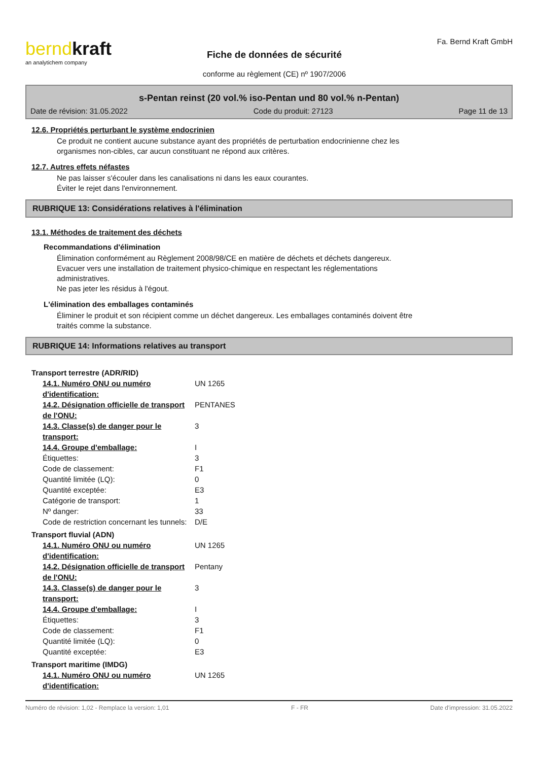berndkraft
an analytichem company
Fiche de données de sécurité
conforme au règlement (CE) nº 1907/2006
Fa. Bernd Kraft GmbH
s-Pentan reinst (20 vol.% iso-Pentan und 80 vol.% n-Pentan)
Date de révision: 31.05.2022 Code du produit: 27123 Page 11 de 13
12.6. Propriétés perturbant le système endocrinien
Ce produit ne contient aucune substance ayant des propriétés de perturbation endocrinienne chez les
organismes non-cibles, car aucun constituant ne répond aux critères.
12.7. Autres effets néfastes
Ne pas laisser s'écouler dans les canalisations ni dans les eaux courantes.
Éviter le rejet dans l'environnement.
RUBRIQUE 13: Considérations relatives à l'élimination
13.1. Méthodes de traitement des déchets
Recommandations d'élimination
Élimination conformément au Règlement 2008/98/CE en matière de déchets et déchets dangereux.
Evacuer vers une installation de traitement physico-chimique en respectant les réglementations
administratives.
Ne pas jeter les résidus à l'égout.
L'élimination des emballages contaminés
Éliminer le produit et son récipient comme un déchet dangereux. Les emballages contaminés doivent être
traités comme la substance.
RUBRIQUE 14: Informations relatives au transport
| Transport terrestre (ADR/RID) | |
| 14.1. Numéro ONU ou numéro d'identification: | UN 1265 |
| 14.2. Désignation officielle de transport de l'ONU: | PENTANES |
| 14.3. Classe(s) de danger pour le transport: | 3 |
| 14.4. Groupe d'emballage: | I |
| Étiquettes: | 3 |
| Code de classement: | F1 |
| Quantité limitée (LQ): | 0 |
| Quantité exceptée: | E3 |
| Catégorie de transport: | 1 |
| Nº danger: | 33 |
| Code de restriction concernant les tunnels: | D/E |
| Transport fluvial (ADN) | |
| 14.1. Numéro ONU ou numéro d'identification: | UN 1265 |
| 14.2. Désignation officielle de transport de l'ONU: | Pentany |
| 14.3. Classe(s) de danger pour le transport: | 3 |
| 14.4. Groupe d'emballage: | I |
| Étiquettes: | 3 |
| Code de classement: | F1 |
| Quantité limitée (LQ): | 0 |
| Quantité exceptée: | E3 |
| Transport maritime (IMDG) | |
| 14.1. Numéro ONU ou numéro d'identification: | UN 1265 |
Numéro de révision: 1,02 - Remplace la version: 1,01 F - FR Date d'impression: 31.05.2022